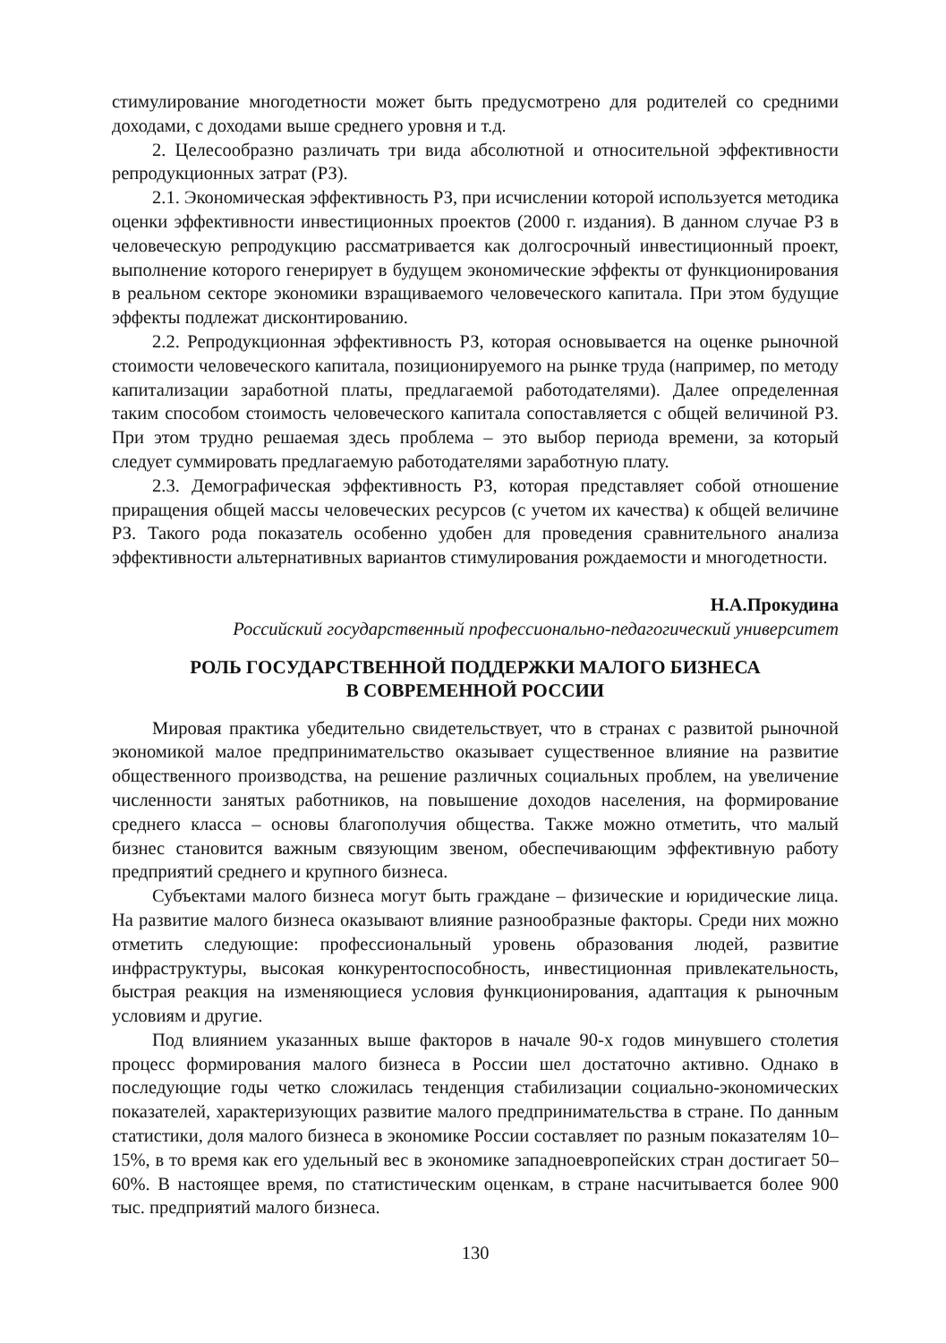стимулирование многодетности может быть предусмотрено для родителей со средними доходами, с доходами выше среднего уровня и т.д.
2. Целесообразно различать три вида абсолютной и относительной эффективности репродукционных затрат (РЗ).
2.1. Экономическая эффективность РЗ, при исчислении которой используется методика оценки эффективности инвестиционных проектов (2000 г. издания). В данном случае РЗ в человеческую репродукцию рассматривается как долгосрочный инвестиционный проект, выполнение которого генерирует в будущем экономические эффекты от функционирования в реальном секторе экономики взращиваемого человеческого капитала. При этом будущие эффекты подлежат дисконтированию.
2.2. Репродукционная эффективность РЗ, которая основывается на оценке рыночной стоимости человеческого капитала, позиционируемого на рынке труда (например, по методу капитализации заработной платы, предлагаемой работодателями). Далее определенная таким способом стоимость человеческого капитала сопоставляется с общей величиной РЗ. При этом трудно решаемая здесь проблема – это выбор периода времени, за который следует суммировать предлагаемую работодателями заработную плату.
2.3. Демографическая эффективность РЗ, которая представляет собой отношение приращения общей массы человеческих ресурсов (с учетом их качества) к общей величине РЗ. Такого рода показатель особенно удобен для проведения сравнительного анализа эффективности альтернативных вариантов стимулирования рождаемости и многодетности.
Н.А.Прокудина
Российский государственный профессионально-педагогический университет
РОЛЬ ГОСУДАРСТВЕННОЙ ПОДДЕРЖКИ МАЛОГО БИЗНЕСА
В СОВРЕМЕННОЙ РОССИИ
Мировая практика убедительно свидетельствует, что в странах с развитой рыночной экономикой малое предпринимательство оказывает существенное влияние на развитие общественного производства, на решение различных социальных проблем, на увеличение численности занятых работников, на повышение доходов населения, на формирование среднего класса – основы благополучия общества. Также можно отметить, что малый бизнес становится важным связующим звеном, обеспечивающим эффективную работу предприятий среднего и крупного бизнеса.
Субъектами малого бизнеса могут быть граждане – физические и юридические лица. На развитие малого бизнеса оказывают влияние разнообразные факторы. Среди них можно отметить следующие: профессиональный уровень образования людей, развитие инфраструктуры, высокая конкурентоспособность, инвестиционная привлекательность, быстрая реакция на изменяющиеся условия функционирования, адаптация к рыночным условиям и другие.
Под влиянием указанных выше факторов в начале 90-х годов минувшего столетия процесс формирования малого бизнеса в России шел достаточно активно. Однако в последующие годы четко сложилась тенденция стабилизации социально-экономических показателей, характеризующих развитие малого предпринимательства в стране. По данным статистики, доля малого бизнеса в экономике России составляет по разным показателям 10–15%, в то время как его удельный вес в экономике западноевропейских стран достигает 50–60%. В настоящее время, по статистическим оценкам, в стране насчитывается более 900 тыс. предприятий малого бизнеса.
130